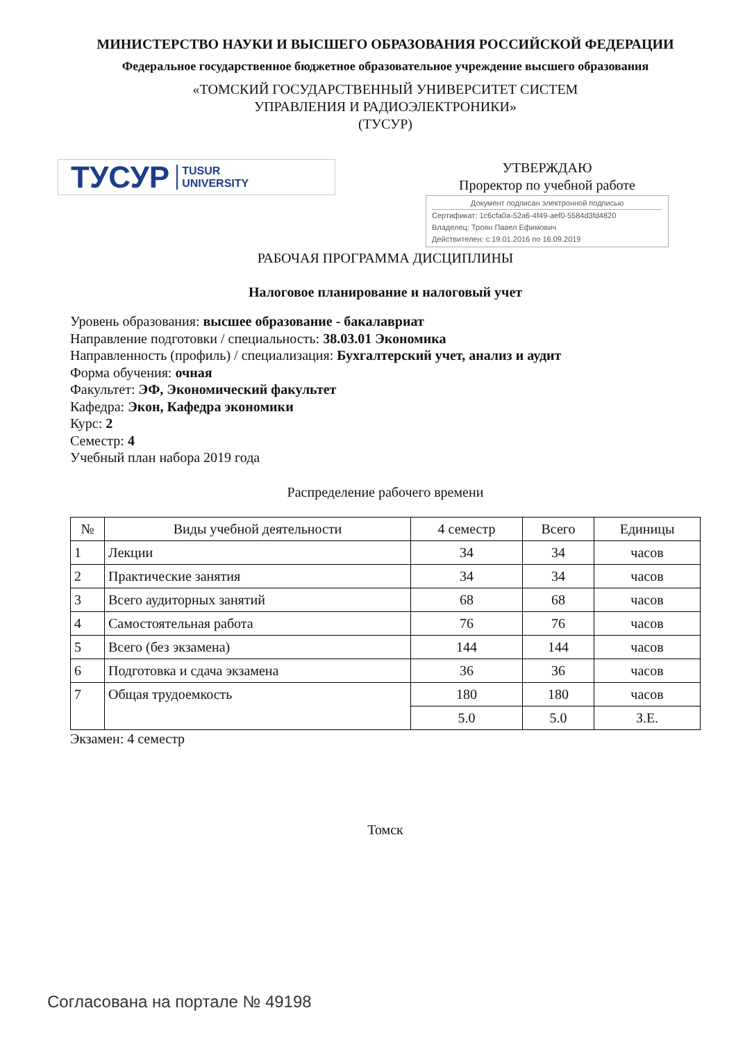МИНИСТЕРСТВО НАУКИ И ВЫСШЕГО ОБРАЗОВАНИЯ РОССИЙСКОЙ ФЕДЕРАЦИИ
Федеральное государственное бюджетное образовательное учреждение высшего образования
«ТОМСКИЙ ГОСУДАРСТВЕННЫЙ УНИВЕРСИТЕТ СИСТЕМ
УПРАВЛЕНИЯ И РАДИОЭЛЕКТРОНИКИ»
(ТУСУР)
ТУСУР TUSUR
UNIVERSITY
УТВЕРЖДАЮ
Проректор по учебной работе
Документ подписан электронной подписью
Сертификат: 1c6cfa0a-52a6-4f49-aef0-5584d3fd4820
Владелец: Троян Павел Ефимович
Действителен: с 19.01.2016 по 16.09.2019
РАБОЧАЯ ПРОГРАММА ДИСЦИПЛИНЫ
Налоговое планирование и налоговый учет
Уровень образования: высшее образование - бакалавриат
Направление подготовки / специальность: 38.03.01 Экономика
Направленность (профиль) / специализация: Бухгалтерский учет, анализ и аудит
Форма обучения: очная
Факультет: ЭФ, Экономический факультет
Кафедра: Экон, Кафедра экономики
Курс: 2
Семестр: 4
Учебный план набора 2019 года
Распределение рабочего времени
| № | Виды учебной деятельности | 4 семестр | Всего | Единицы |
| --- | --- | --- | --- | --- |
| 1 | Лекции | 34 | 34 | часов |
| 2 | Практические занятия | 34 | 34 | часов |
| 3 | Всего аудиторных занятий | 68 | 68 | часов |
| 4 | Самостоятельная работа | 76 | 76 | часов |
| 5 | Всего (без экзамена) | 144 | 144 | часов |
| 6 | Подготовка и сдача экзамена | 36 | 36 | часов |
| 7 | Общая трудоемкость | 180 | 180 | часов |
| | | 5.0 | 5.0 | З.Е. |
Экзамен: 4 семестр
Томск
Согласована на портале № 49198